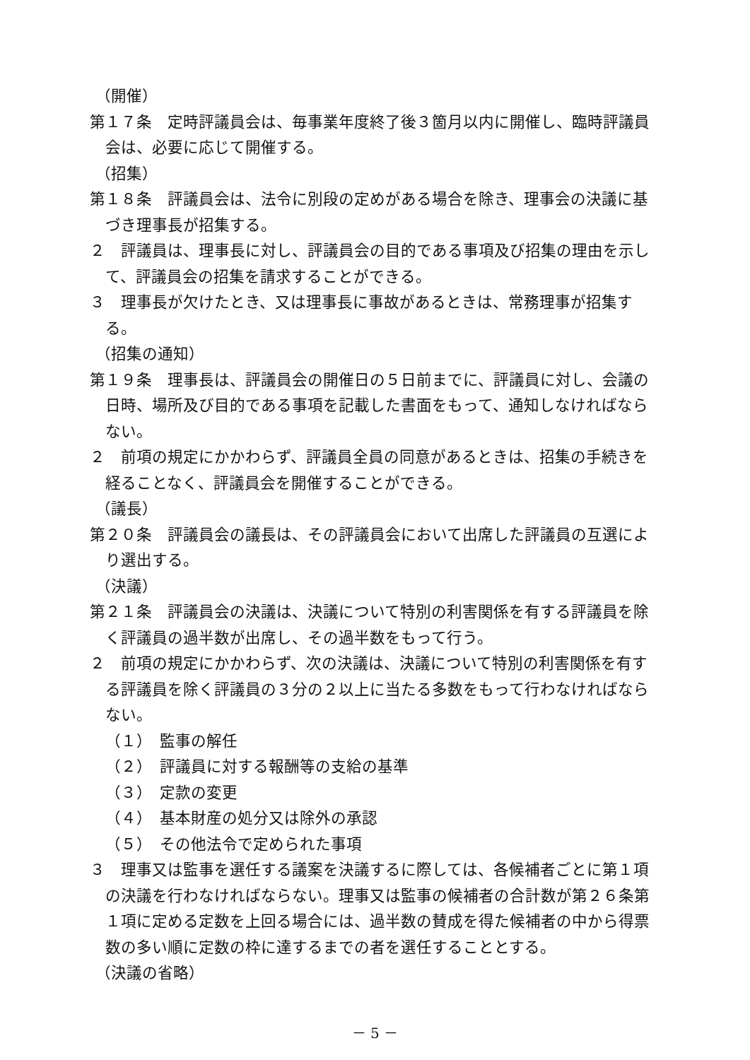（開催）
第１７条　定時評議員会は、毎事業年度終了後３箇月以内に開催し、臨時評議員会は、必要に応じて開催する。
（招集）
第１８条　評議員会は、法令に別段の定めがある場合を除き、理事会の決議に基づき理事長が招集する。
２　評議員は、理事長に対し、評議員会の目的である事項及び招集の理由を示して、評議員会の招集を請求することができる。
３　理事長が欠けたとき、又は理事長に事故があるときは、常務理事が招集する。
（招集の通知）
第１９条　理事長は、評議員会の開催日の５日前までに、評議員に対し、会議の日時、場所及び目的である事項を記載した書面をもって、通知しなければならない。
２　前項の規定にかかわらず、評議員全員の同意があるときは、招集の手続きを経ることなく、評議員会を開催することができる。
（議長）
第２０条　評議員会の議長は、その評議員会において出席した評議員の互選により選出する。
（決議）
第２１条　評議員会の決議は、決議について特別の利害関係を有する評議員を除く評議員の過半数が出席し、その過半数をもって行う。
２　前項の規定にかかわらず、次の決議は、決議について特別の利害関係を有する評議員を除く評議員の３分の２以上に当たる多数をもって行わなければならない。
（１）　監事の解任
（２）　評議員に対する報酬等の支給の基準
（３）　定款の変更
（４）　基本財産の処分又は除外の承認
（５）　その他法令で定められた事項
３　理事又は監事を選任する議案を決議するに際しては、各候補者ごとに第１項の決議を行わなければならない。理事又は監事の候補者の合計数が第２６条第１項に定める定数を上回る場合には、過半数の賛成を得た候補者の中から得票数の多い順に定数の枠に達するまでの者を選任することとする。
（決議の省略）
－ 5 －